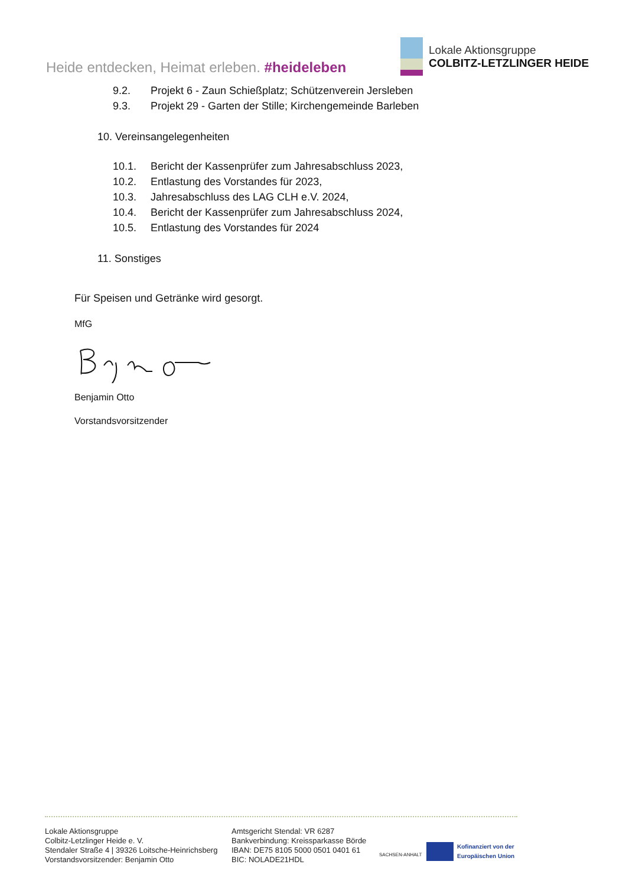Heide entdecken, Heimat erleben. #heideleben
Lokale Aktionsgruppe
COLBITZ-LETZLINGER HEIDE
9.2. Projekt 6 - Zaun Schießplatz; Schützenverein Jersleben
9.3. Projekt 29 - Garten der Stille; Kirchengemeinde Barleben
10. Vereinsangelegenheiten
10.1. Bericht der Kassenprüfer zum Jahresabschluss 2023,
10.2. Entlastung des Vorstandes für 2023,
10.3. Jahresabschluss des LAG CLH e.V. 2024,
10.4. Bericht der Kassenprüfer zum Jahresabschluss 2024,
10.5. Entlastung des Vorstandes für 2024
11. Sonstiges
Für Speisen und Getränke wird gesorgt.
MfG
Benjamin Otto
Vorstandsvorsitzender
Lokale Aktionsgruppe
Colbitz-Letzlinger Heide e. V.
Stendaler Straße 4 | 39326 Loitsche-Heinrichsberg
Vorstandsvorsitzender: Benjamin Otto
Amtsgericht Stendal: VR 6287
Bankverbindung: Kreissparkasse Börde
IBAN: DE75 8105 5000 0501 0401 61
BIC: NOLADE21HDL
SACHSEN-ANHALT
Kofinanziert von der
Europäischen Union